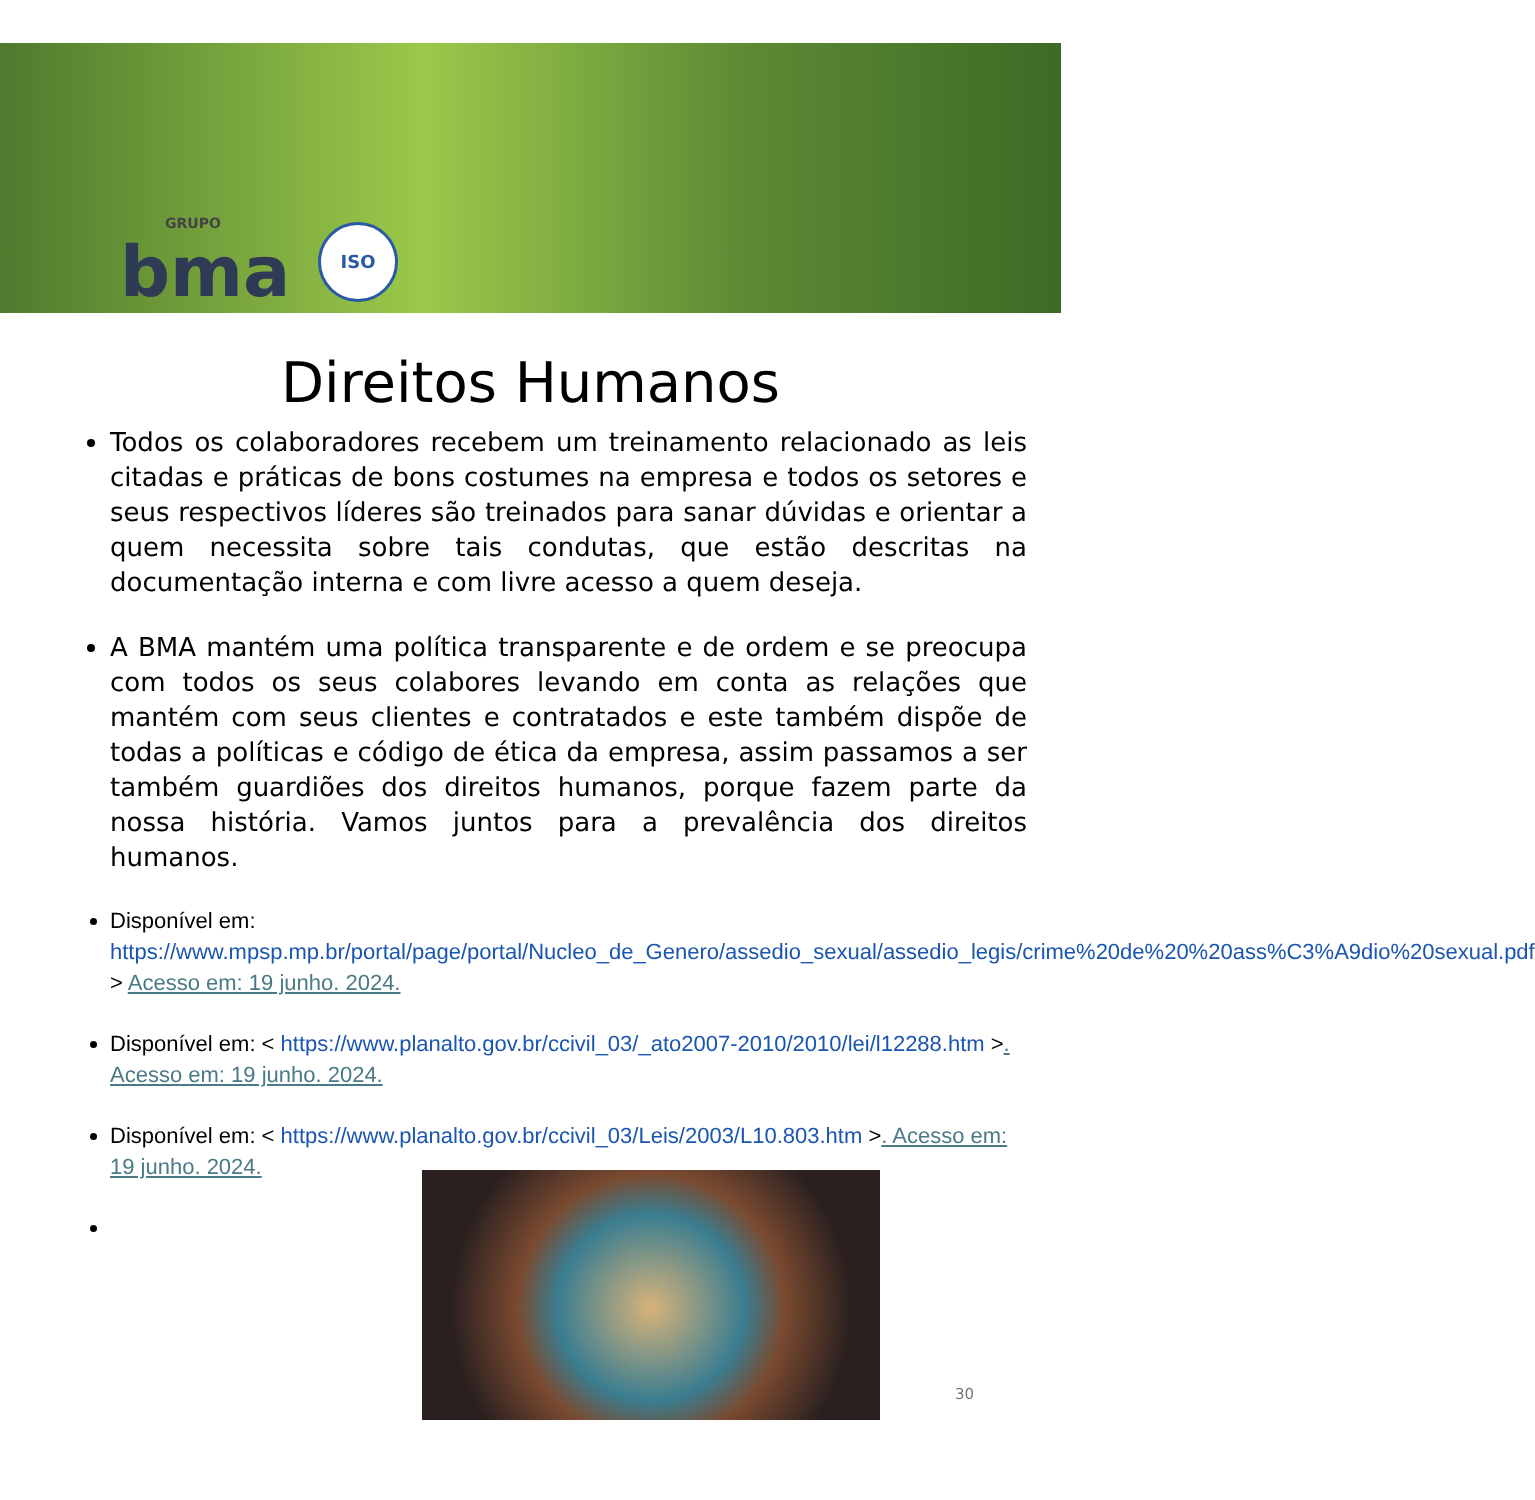GRUPO
bma
ISO
Direitos Humanos
Todos os colaboradores recebem um treinamento relacionado as leis citadas e práticas de bons costumes na empresa e todos os setores e seus respectivos líderes são treinados para sanar dúvidas e orientar a quem necessita sobre tais condutas, que estão descritas na documentação interna e com livre acesso a quem deseja.
A BMA mantém uma política transparente e de ordem e se preocupa com todos os seus colabores levando em conta as relações que mantém com seus clientes e contratados e este também dispõe de todas a políticas e código de ética da empresa, assim passamos a ser também guardiões dos direitos humanos, porque fazem parte da nossa história. Vamos juntos para a prevalência dos direitos humanos.
Disponível em: https://www.mpsp.mp.br/portal/page/portal/Nucleo_de_Genero/assedio_sexual/assedio_legis/crime%20de%20%20ass%C3%A9dio%20sexual.pdf > Acesso em: 19 junho. 2024.
Disponível em: < https://www.planalto.gov.br/ccivil_03/_ato2007-2010/2010/lei/l12288.htm >. Acesso em: 19 junho. 2024.
Disponível em: < https://www.planalto.gov.br/ccivil_03/Leis/2003/L10.803.htm >. Acesso em: 19 junho. 2024.
30